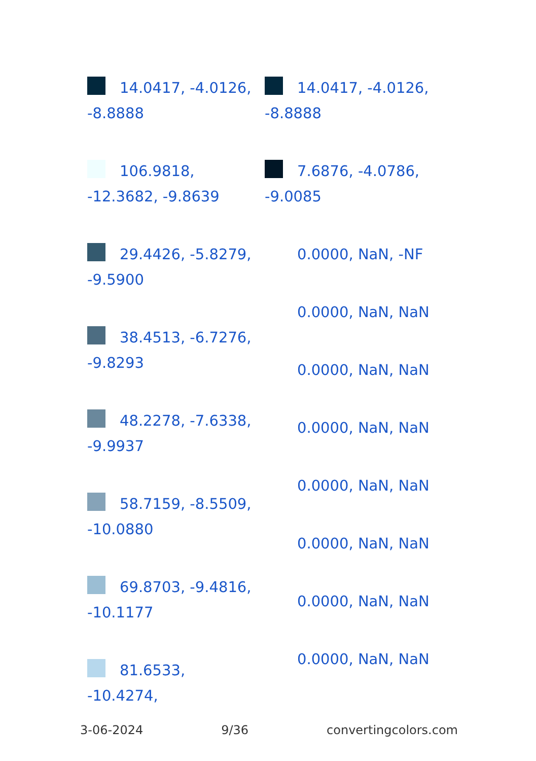14.0417, -4.0126, -8.8888
106.9818, -12.3682, -9.8639
29.4426, -5.8279, -9.5900
38.4513, -6.7276, -9.8293
48.2278, -7.6338, -9.9937
58.7159, -8.5509, -10.0880
69.8703, -9.4816, -10.1177
81.6533, -10.4274,
14.0417, -4.0126, -8.8888
7.6876, -4.0786, -9.0085
0.0000, NaN, -NF
0.0000, NaN, NaN
0.0000, NaN, NaN
0.0000, NaN, NaN
0.0000, NaN, NaN
0.0000, NaN, NaN
0.0000, NaN, NaN
0.0000, NaN, NaN
3-06-2024 9/36 convertingcolors.com